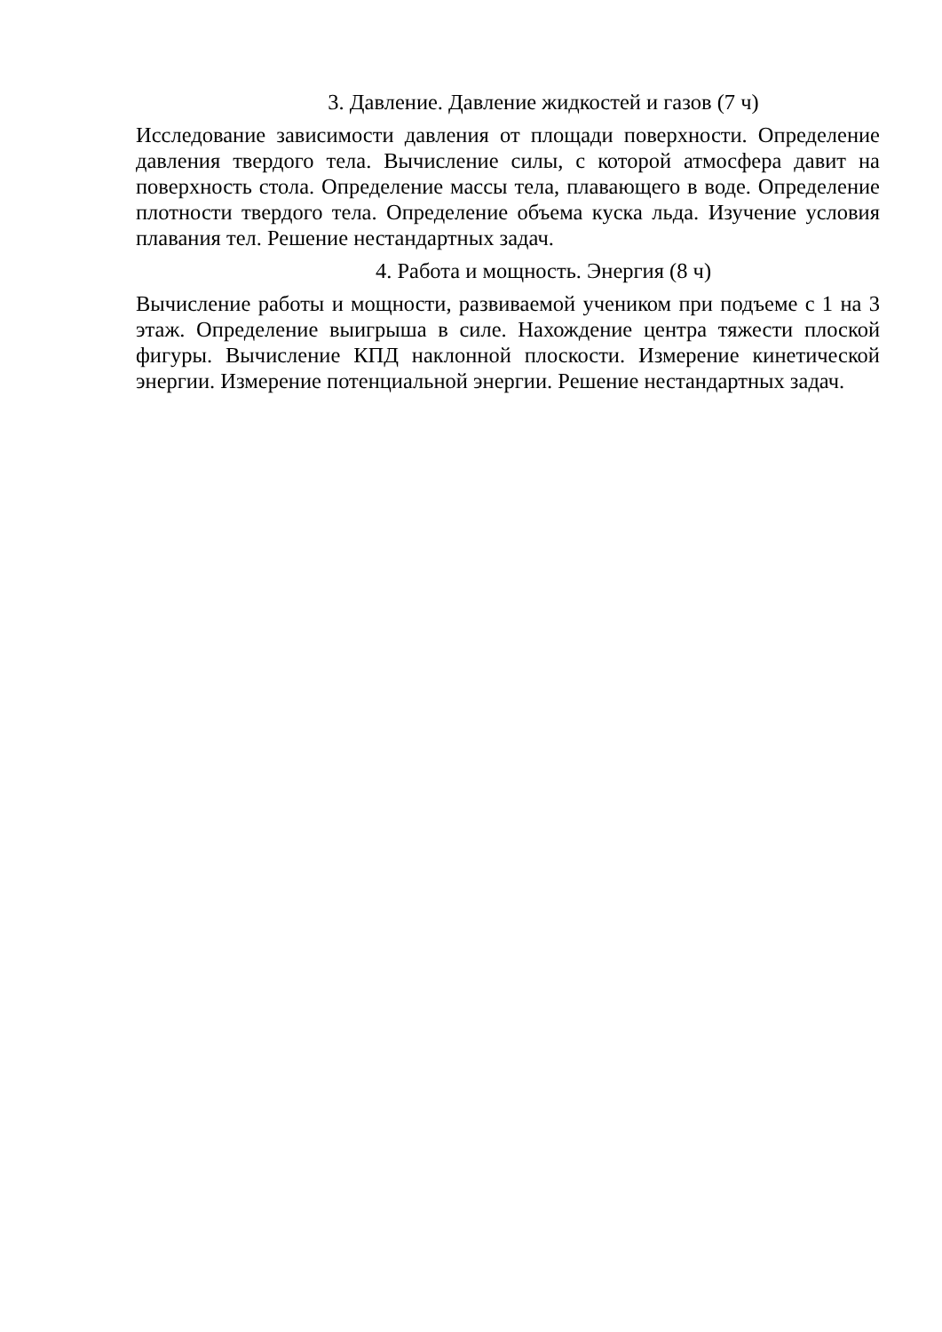3. Давление. Давление жидкостей и газов (7 ч)
Исследование зависимости давления от площади поверхности. Определение давления твердого тела. Вычисление силы, с которой атмосфера давит на поверхность стола. Определение массы тела, плавающего в воде. Определение плотности твердого тела. Определение объема куска льда. Изучение условия плавания тел. Решение нестандартных задач.
4. Работа и мощность. Энергия (8 ч)
Вычисление работы и мощности, развиваемой учеником при подъеме с 1 на 3 этаж. Определение выигрыша в силе. Нахождение центра тяжести плоской фигуры. Вычисление КПД наклонной плоскости. Измерение кинетической энергии. Измерение потенциальной энергии. Решение нестандартных задач.